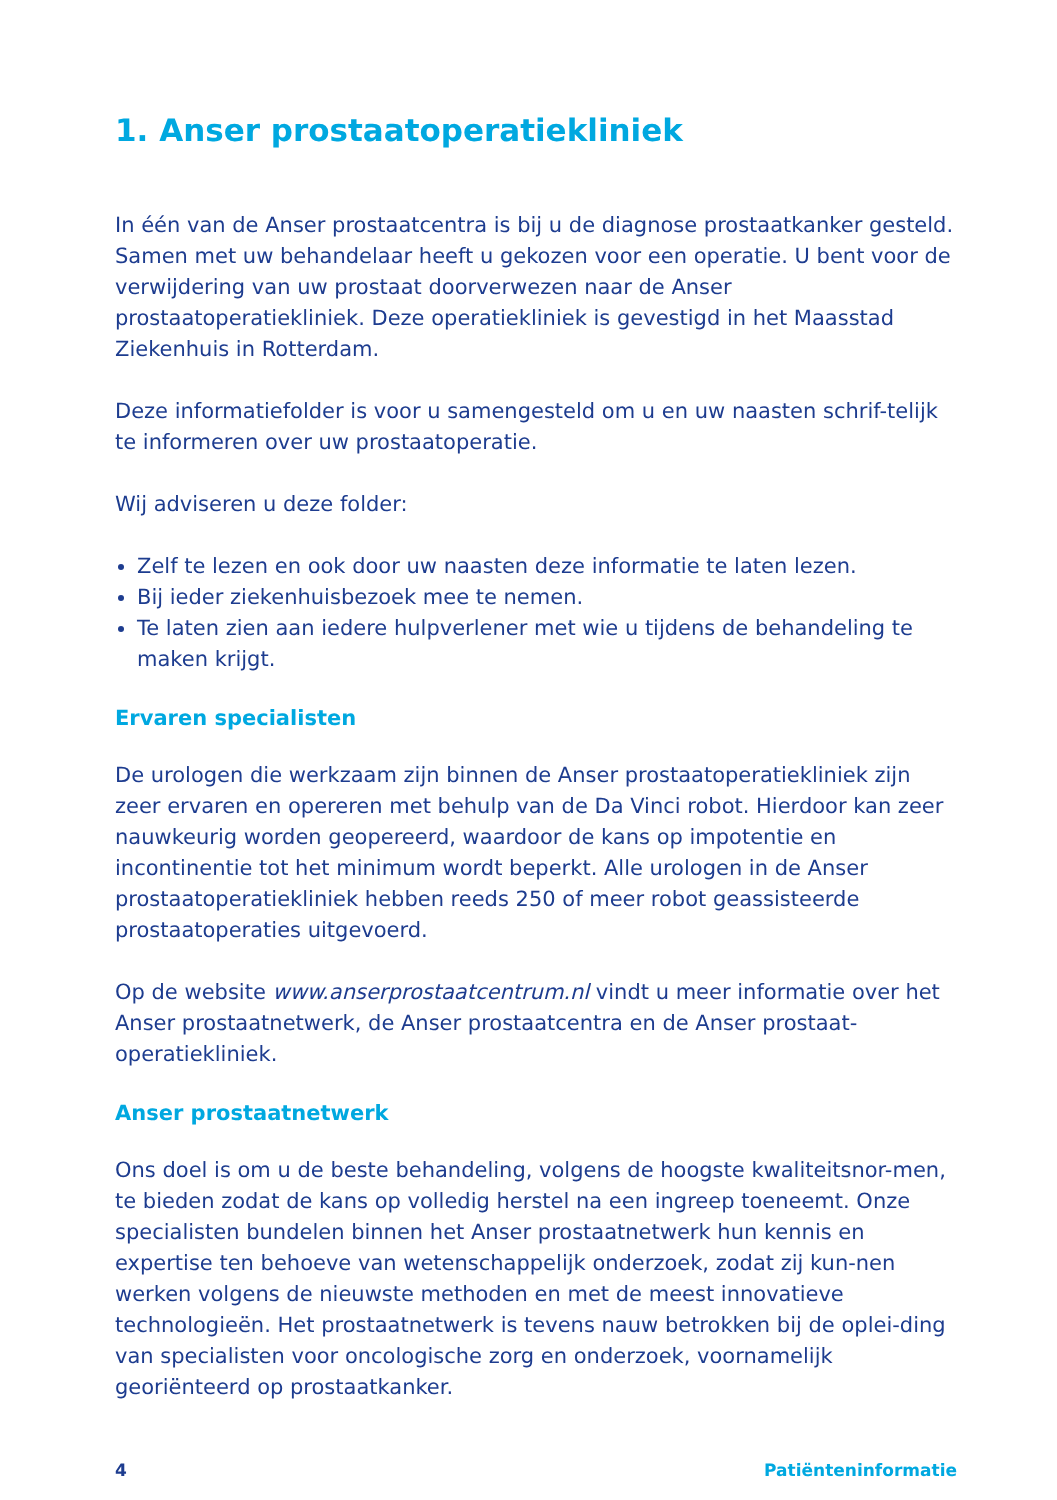1. Anser prostaatoperatiekliniek
In één van de Anser prostaatcentra is bij u de diagnose prostaatkanker gesteld. Samen met uw behandelaar heeft u gekozen voor een operatie. U bent voor de verwijdering van uw prostaat doorverwezen naar de Anser prostaatoperatiekliniek. Deze operatiekliniek is gevestigd in het Maasstad Ziekenhuis in Rotterdam.
Deze informatiefolder is voor u samengesteld om u en uw naasten schrif-telijk te informeren over uw prostaatoperatie.
Wij adviseren u deze folder:
Zelf te lezen en ook door uw naasten deze informatie te laten lezen.
Bij ieder ziekenhuisbezoek mee te nemen.
Te laten zien aan iedere hulpverlener met wie u tijdens de behandeling te maken krijgt.
Ervaren specialisten
De urologen die werkzaam zijn binnen de Anser prostaatoperatiekliniek zijn zeer ervaren en opereren met behulp van de Da Vinci robot. Hierdoor kan zeer nauwkeurig worden geopereerd, waardoor de kans op impotentie en incontinentie tot het minimum wordt beperkt. Alle urologen in de Anser prostaatoperatiekliniek hebben reeds 250 of meer robot geassisteerde prostaatoperaties uitgevoerd.
Op de website www.anserprostaatcentrum.nl vindt u meer informatie over het Anser prostaatnetwerk, de Anser prostaatcentra en de Anser prostaat-operatiekliniek.
Anser prostaatnetwerk
Ons doel is om u de beste behandeling, volgens de hoogste kwaliteitsnor-men, te bieden zodat de kans op volledig herstel na een ingreep toeneemt. Onze specialisten bundelen binnen het Anser prostaatnetwerk hun kennis en expertise ten behoeve van wetenschappelijk onderzoek, zodat zij kun-nen werken volgens de nieuwste methoden en met de meest innovatieve technologieën. Het prostaatnetwerk is tevens nauw betrokken bij de oplei-ding van specialisten voor oncologische zorg en onderzoek, voornamelijk georiënteerd op prostaatkanker.
4 Patiënteninformatie